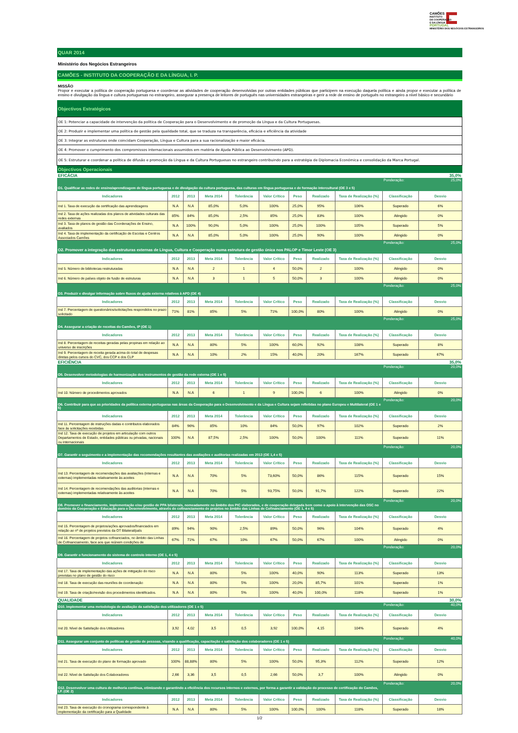CAMÕES
INSTITUTO
DA COOPERAÇÃO
E DA LÍNGUA
PORTUGAL
MINISTÉRIO DOS NEGÓCIOS ESTRANGEIROS
| QUAR 2014 | | | | | | | | | | |
| Ministério dos Negócios Estrangeiros | | | | | | | | | | |
| CAMÕES - INSTITUTO DA COOPERAÇÃO E DA LÍNGUA, I. P. | | | | | | | | | | |
| MISSÃO Propor e executar a política de cooperação portuguesa e coordenar as atividades de cooperação desenvolvidas por outras entidades públicas que participem na execução daquela política e ainda propor e executar a política de ensino e divulgação da língua e cultura portuguesas no estrangeiro, assegurar a presença de leitores de português nas universidades estrangeiras e gerir a rede de ensino de português no estrangeiro a nível básico e secundário | | | | | | | | | | |
| Objectivos Estratégicos | | | | | | | | | | |
| OE 1: Potenciar a capacidade de intervenção da política de Cooperação para o Desenvolvimento e de promoção da Língua e da Cultura Portuguesas. | | | | | | | | | | |
| OE 2: Produzir e implementar uma política de gestão pela qualidade total, que se traduza na transparência, eficácia e eficiência da atividade | | | | | | | | | | |
| OE 3: Integrar as estruturas onde coincidam Cooperação, Língua e Cultura para a sua racionalização e maior eficácia. | | | | | | | | | | |
| OE 4: Promover o cumprimento dos compromissos internacionais assumidos em matéria de Ajuda Pública ao Desenvolvimento (APD). | | | | | | | | | | |
| OE 5: Estruturar e coordenar a política de difusão e promoção da Língua e da Cultura Portuguesas no estrangeiro contribuindo para a estratégia de Diplomacia Económica e consolidação da Marca Portugal. | | | | | | | | | | |
| Objectivos Operacionais | | | | | | | | | | |
| EFICÁCIA | | | | | | | | | 35,0% | |
| O1. Qualificar as redes de ensino/aprendizagem de língua portuguesa e de divulgação da cultura portuguesa, das culturas em língua portuguesa e de formação intercultural (OE 3 e 5) | | | | | | | | | Ponderação: 25,0% | |
| Indicadores | 2012 | 2013 | Meta 2014 | Tolerância | Valor Crítico | Peso | Realizado | Taxa de Realização (%) | Classificação | Desvio |
| Ind 1. Taxa de execução da certificação das aprendizagens | N.A | N.A | 85,0% | 5,0% | 100% | 25,0% | 95% | 106% | Superado | 6% |
| Ind 2. Taxa de ações realizadas dos planos de atividades culturais das redes externas | 85% | 84% | 85,0% | 2,5% | 85% | 25,0% | 83% | 100% | Atingido | 0% |
| Ind 3. Taxa de planos de gestão das Coordenações de Ensino, avaliados | N.A | 100% | 90,0% | 5,0% | 100% | 25,0% | 100% | 105% | Superado | 5% |
| Ind 4. Taxa de implementação da certificação de Escolas e Centros Associados Camões | N.A | N.A | 85,0% | 5,0% | 100% | 25,0% | 90% | 100% | Atingido | 0% |
| O2. Promover a integração das estruturas externas de Língua, Cultura e Cooperação numa estrutura de gestão única nos PALOP e Timor Leste (OE 3) | | | | | | | | | Ponderação: 25,0% | |
| Indicadores | 2012 | 2013 | Meta 2014 | Tolerância | Valor Crítico | Peso | Realizado | Taxa de Realização (%) | Classificação | Desvio |
| Ind 5. Número de bibliotecas restruturadas | N.A | N.A | 2 | 1 | 4 | 50,0% | 2 | 100% | Atingido | 0% |
| Ind 6. Número de países objeto de fusão de estruturas | N.A | N.A | 3 | 1 | 5 | 50,0% | 3 | 100% | Atingido | 0% |
| O3. Produzir e divulgar informação sobre fluxos de ajuda externa relativos à APD (OE 4) | | | | | | | | | Ponderação: 25,0% | |
| Indicadores | 2012 | 2013 | Meta 2014 | Tolerância | Valor Crítico | Peso | Realizado | Taxa de Realização (%) | Classificação | Desvio |
| Ind 7. Percentagem de questionários/solicitações respondidos no prazo solicitado | 71% | 81% | 85% | 5% | 71% | 100,0% | 80% | 100% | Atingido | 0% |
| O4. Assegurar a criação de receitas do Camões, IP (OE 1) | | | | | | | | | Ponderação: 25,0% | |
| Indicadores | 2012 | 2013 | Meta 2014 | Tolerância | Valor Crítico | Peso | Realizado | Taxa de Realização (%) | Classificação | Desvio |
| Ind 8. Percentagem de receitas geradas pelas propinas em relação ao universo de inscrições | N.A | N.A | 80% | 5% | 100% | 60,0% | 92% | 108% | Superado | 8% |
| Ind 9. Percentagem de receita gerada acima do total de despesas diretas pelos cursos do CVC, dos CCP e dos CLP | N.A | N.A | 10% | 2% | 15% | 40,0% | 20% | 167% | Superado | 67% |
| EFICIÊNCIA | | | | | | | | | 35,0% | |
| O5. Desenvolver metodologias de harmonização dos instrumentos de gestão da rede externa (OE 1 e 5) | | | | | | | | | Ponderação: 20,0% | |
| Indicadores | 2012 | 2013 | Meta 2014 | Tolerância | Valor Crítico | Peso | Realizado | Taxa de Realização (%) | Classificação | Desvio |
| Ind 10. Número de procedimentos aprovados | N.A | N.A | 6 | 1 | 9 | 100,0% | 6 | 100% | Atingido | 0% |
| O6. Contribuir para que as prioridades da política externa portuguesa nas áreas da Cooperação para o Desenvolvimento e da Língua e Cultura sejam refletidas no plano Europeu e Multilateral (OE 1 e 5) | | | | | | | | | Ponderação: 20,0% | |
| Indicadores | 2012 | 2013 | Meta 2014 | Tolerância | Valor Crítico | Peso | Realizado | Taxa de Realização (%) | Classificação | Desvio |
| Ind 11. Percentagem de instruções dadas e contributos elaborados face às solicitações recebidas | 84% | 96% | 85% | 10% | 84% | 50,0% | 97% | 102% | Superado | 2% |
| Ind 12. Taxa de execução de projetos em articulação com outros Departamentos de Estado, entidades públicas ou privadas, nacionais ou internacionais | 100% | N.A | 87,5% | 2,5% | 100% | 50,0% | 100% | 111% | Superado | 11% |
| O7. Garantir o seguimento e a implementação das recomendações resultantes das avaliações e auditorias realizadas em 2013 (OE 1,4 e 5) | | | | | | | | | Ponderação: 20,0% | |
| Indicadores | 2012 | 2013 | Meta 2014 | Tolerância | Valor Crítico | Peso | Realizado | Taxa de Realização (%) | Classificação | Desvio |
| Ind 13. Percentagem de recomendações das avaliações (internas e externas) implementadas relativamente às aceites | N.A | N.A | 70% | 5% | 73,60% | 50,0% | 86% | 115% | Superado | 15% |
| Ind 14. Percentagem de recomendações das auditorias (internas e externas) implementadas relativamente às aceites | N.A | N.A | 70% | 5% | 93,75% | 50,0% | 91,7% | 122% | Superado | 22% |
| O8. Promover o financiamento, implementação e/ou gestão de PPA bilaterais, nomeadamente no âmbito dos PIC elaborados, e de cooperação delegada bem como o apoio à intervenção das OSC no domínio da Cooperação e Educação para o Desenvolvimento, através do cofinanciamento de projetos no âmbito das Linhas de Cofinanciamento (OE 1, 4 e 5) | | | | | | | | | Ponderação: 20,0% | |
| Indicadores | 2012 | 2013 | Meta 2014 | Tolerância | Valor Crítico | Peso | Realizado | Taxa de Realização (%) | Classificação | Desvio |
| Ind 15. Percentagem de projetos/ações aprovados/financiados em relação ao nº de projetos previstos da OT Bilateral/país | 89% | 94% | 90% | 2,5% | 89% | 50,0% | 96% | 104% | Superado | 4% |
| Ind 16. Percentagem de projetos cofinanciados, no âmbito das Linhas de Cofinanciamento, face aos que reúnem condições de | 67% | 71% | 67% | 10% | 67% | 50,0% | 67% | 100% | Atingido | 0% |
| O9. Garantir o funcionamento do sistema de controlo interno (OE 1, 4 e 5) | | | | | | | | | Ponderação: 20,0% | |
| Indicadores | 2012 | 2013 | Meta 2014 | Tolerância | Valor Crítico | Peso | Realizado | Taxa de Realização (%) | Classificação | Desvio |
| Ind 17. Taxa de implementação das ações de mitigação do risco previstas no plano de gestão do risco | N.A | N.A | 80% | 5% | 100% | 40,0% | 90% | 113% | Superado | 13% |
| Ind 18. Taxa de execução das reuniões de coordenação | N.A | N.A | 80% | 5% | 100% | 20,0% | 85,7% | 101% | Superado | 1% |
| Ind 19. Taxa de criação/revisão dos procedimentos identificados. | N.A | N.A | 80% | 5% | 100% | 40,0% | 100,0% | 118% | Superado | 1% |
| QUALIDADE | | | | | | | | | 30,0% | |
| O10. Implementar uma metodologia de avaliação da satisfação dos utilizadores (OE 1 e 5) | | | | | | | | | Ponderação: 40,0% | |
| Indicadores | 2012 | 2013 | Meta 2014 | Tolerância | Valor Crítico | Peso | Realizado | Taxa de Realização (%) | Classificação | Desvio |
| Ind 20. Nível de Satisfação dos Utilizadores | 3,92 | 4,02 | 3,5 | 0,5 | 3,92 | 100,0% | 4,15 | 104% | Superado | 4% |
| O11. Assegurar um conjunto de políticas de gestão de pessoas, visando a qualificação, capacitação e satisfação dos colaboradores (OE 1 e 5) | | | | | | | | | Ponderação: 40,0% | |
| Indicadores | 2012 | 2013 | Meta 2014 | Tolerância | Valor Crítico | Peso | Realizado | Taxa de Realização (%) | Classificação | Desvio |
| Ind 21. Taxa de execução do plano de formação aprovado | 100% | 88,88% | 80% | 5% | 100% | 50,0% | 95,3% | 112% | Superado | 12% |
| Ind 22. Nível de Satisfação dos Colaboradores | 2,66 | 3,36 | 3,5 | 0,5 | 2,66 | 50,0% | 3,7 | 100% | Atingido | 0% |
| O12. Desenvolver uma cultura de melhoria contínua, otimizando e garantindo a eficiência dos recursos internos e externos, por forma a garantir a validação do processo de certificação do Camões, I.P. (OE 2) | | | | | | | | | Ponderação: 20,0% | |
| Indicadores | 2012 | 2013 | Meta 2014 | Tolerância | Valor Crítico | Peso | Realizado | Taxa de Realização (%) | Classificação | Desvio |
| Ind 23. Taxa de execução do cronograma correspondente à implementação da certificação para a Qualidade | N.A | N.A | 80% | 5% | 100% | 100,0% | 100% | 118% | Superado | 18% |
| 1/2 | | | | | | | | | | |